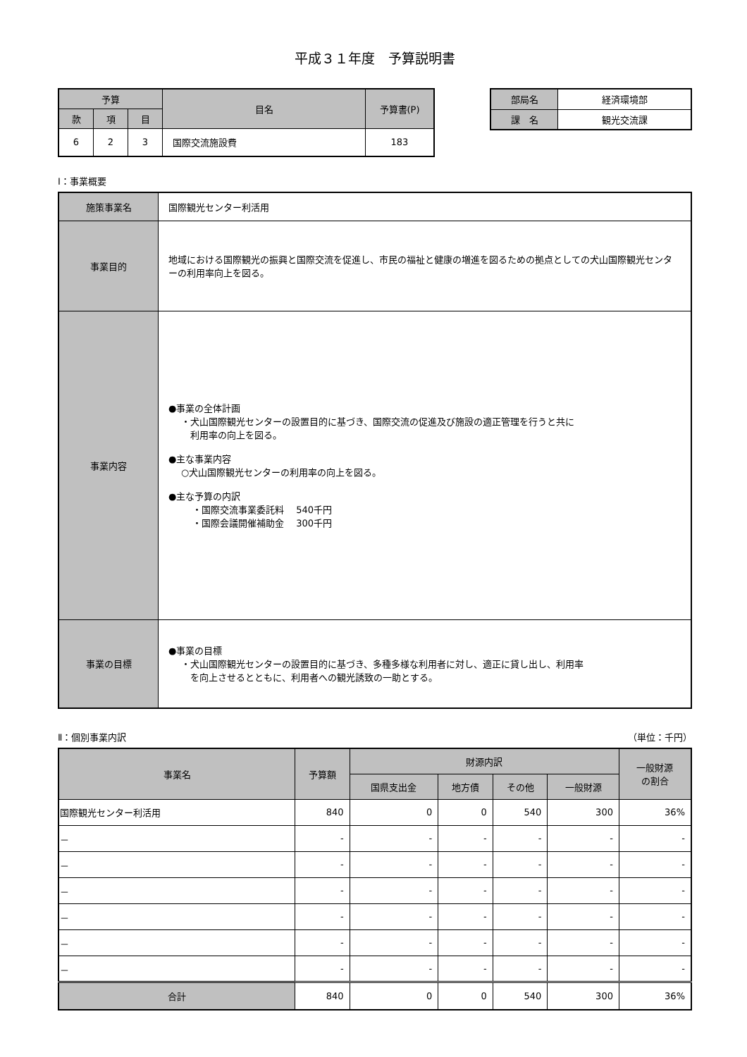平成３１年度　予算説明書
| 予算 | | | 目名 | 予算書(P) |
| --- | --- | --- | --- | --- |
| 款 | 項 | 目 | | |
| 6 | 2 | 3 | 国際交流施設費 | 183 |
| 部局名 | 経済環境部 |
| 課 名 | 観光交流課 |
Ⅰ：事業概要
| 施策事業名 | 国際観光センター利活用 |
| 事業目的 | 地域における国際観光の振興と国際交流を促進し、市民の福祉と健康の増進を図るための拠点としての犬山国際観光センターの利用率向上を図る。 |
| 事業内容 | ●事業の全体計画 ・犬山国際観光センターの設置目的に基づき、国際交流の促進及び施設の適正管理を行うと共に 利用率の向上を図る。 ●主な事業内容 ○犬山国際観光センターの利用率の向上を図る。 ●主な予算の内訳 ・国際交流事業委託料 540千円 ・国際会議開催補助金 300千円 |
| 事業の目標 | ●事業の目標 ・犬山国際観光センターの設置目的に基づき、多種多様な利用者に対し、適正に貸し出し、利用率 を向上させるとともに、利用者への観光誘致の一助とする。 |
Ⅱ：個別事業内訳 （単位：千円）
| 事業名 | 予算額 | 財源内訳 | | | | 一般財源 の割合 |
| --- | --- | --- | --- | --- | --- | --- |
| | | 国県支出金 | 地方債 | その他 | 一般財源 | |
| 国際観光センター利活用 | 840 | 0 | 0 | 540 | 300 | 36% |
| － | - | - | - | - | - | - |
| － | - | - | - | - | - | - |
| － | - | - | - | - | - | - |
| － | - | - | - | - | - | - |
| － | - | - | - | - | - | - |
| － | - | - | - | - | - | - |
| 合計 | 840 | 0 | 0 | 540 | 300 | 36% |